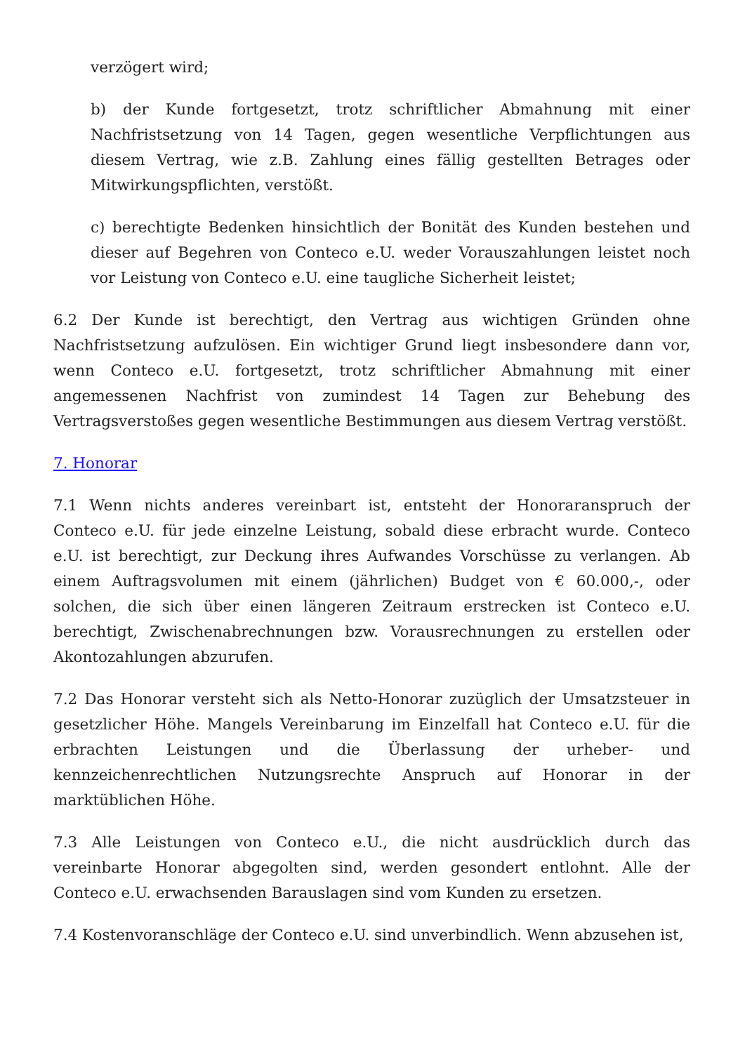verzögert wird;
b) der Kunde fortgesetzt, trotz schriftlicher Abmahnung mit einer Nachfristsetzung von 14 Tagen, gegen wesentliche Verpflichtungen aus diesem Vertrag, wie z.B. Zahlung eines fällig gestellten Betrages oder Mitwirkungspflichten, verstößt.
c) berechtigte Bedenken hinsichtlich der Bonität des Kunden bestehen und dieser auf Begehren von Conteco e.U. weder Vorauszahlungen leistet noch vor Leistung von Conteco e.U. eine taugliche Sicherheit leistet;
6.2 Der Kunde ist berechtigt, den Vertrag aus wichtigen Gründen ohne Nachfristsetzung aufzulösen. Ein wichtiger Grund liegt insbesondere dann vor, wenn Conteco e.U. fortgesetzt, trotz schriftlicher Abmahnung mit einer angemessenen Nachfrist von zumindest 14 Tagen zur Behebung des Vertragsverstoßes gegen wesentliche Bestimmungen aus diesem Vertrag verstößt.
7. Honorar
7.1 Wenn nichts anderes vereinbart ist, entsteht der Honoraranspruch der Conteco e.U. für jede einzelne Leistung, sobald diese erbracht wurde. Conteco e.U. ist berechtigt, zur Deckung ihres Aufwandes Vorschüsse zu verlangen. Ab einem Auftragsvolumen mit einem (jährlichen) Budget von € 60.000,-, oder solchen, die sich über einen längeren Zeitraum erstrecken ist Conteco e.U. berechtigt, Zwischenabrechnungen bzw. Vorausrechnungen zu erstellen oder Akontozahlungen abzurufen.
7.2 Das Honorar versteht sich als Netto-Honorar zuzüglich der Umsatzsteuer in gesetzlicher Höhe. Mangels Vereinbarung im Einzelfall hat Conteco e.U. für die erbrachten Leistungen und die Überlassung der urheber- und kennzeichenrechtlichen Nutzungsrechte Anspruch auf Honorar in der marktüblichen Höhe.
7.3 Alle Leistungen von Conteco e.U., die nicht ausdrücklich durch das vereinbarte Honorar abgegolten sind, werden gesondert entlohnt. Alle der Conteco e.U. erwachsenden Barauslagen sind vom Kunden zu ersetzen.
7.4 Kostenvoranschläge der Conteco e.U. sind unverbindlich. Wenn abzusehen ist,